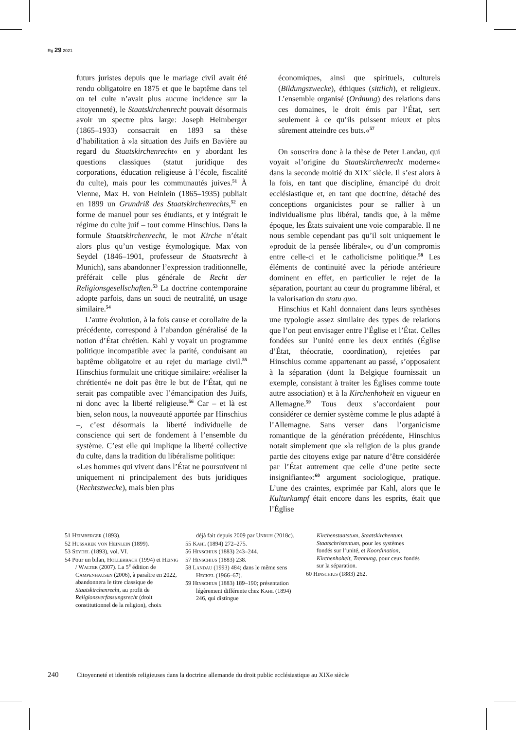Rg 29 2021
futurs juristes depuis que le mariage civil avait été rendu obligatoire en 1875 et que le baptême dans tel ou tel culte n’avait plus aucune incidence sur la citoyenneté), le Staatskirchenrecht pouvait désormais avoir un spectre plus large: Joseph Heimberger (1865–1933) consacrait en 1893 sa thèse d’habilitation à »la situation des Juifs en Bavière au regard du Staatskirchenrecht« en y abordant les questions classiques (statut juridique des corporations, éducation religieuse à l’école, fiscalité du culte), mais pour les communautés juives.<sup>51</sup> À Vienne, Max H. von Heinlein (1865–1935) publiait en 1899 un Grundriß des Staatskirchenrechts,<sup>52</sup> en forme de manuel pour ses étudiants, et y intégrait le régime du culte juif – tout comme Hinschius. Dans la formule Staatskirchenrecht, le mot Kirche n’était alors plus qu’un vestige étymologique. Max von Seydel (1846–1901, professeur de Staatsrecht à Munich), sans abandonner l’expression traditionnelle, préférait celle plus générale de Recht der Religionsgesellschaften.<sup>53</sup> La doctrine contemporaine adopte parfois, dans un souci de neutralité, un usage similaire.<sup>54</sup>
L’autre évolution, à la fois cause et corollaire de la précédente, correspond à l’abandon généralisé de la notion d’État chrétien. Kahl y voyait un programme politique incompatible avec la parité, conduisant au baptême obligatoire et au rejet du mariage civil.<sup>55</sup> Hinschius formulait une critique similaire: »réaliser la chrétienté« ne doit pas être le but de l’État, qui ne serait pas compatible avec l’émancipation des Juifs, ni donc avec la liberté religieuse.<sup>56</sup> Car – et là est bien, selon nous, la nouveauté apportée par Hinschius –, c’est désormais la liberté individuelle de conscience qui sert de fondement à l’ensemble du système. C’est elle qui implique la liberté collective du culte, dans la tradition du libéralisme politique:
»Les hommes qui vivent dans l’État ne poursuivent ni uniquement ni principalement des buts juridiques (Rechtszwecke), mais bien plus
économiques, ainsi que spirituels, culturels (Bildungszwecke), éthiques (sittlich), et religieux. L’ensemble organisé (Ordnung) des relations dans ces domaines, le droit émis par l’État, sert seulement à ce qu’ils puissent mieux et plus sûrement atteindre ces buts.«<sup>57</sup>
On souscrira donc à la thèse de Peter Landau, qui voyait »l’origine du Staatskirchenrecht moderne« dans la seconde moitié du XIX<sup>e</sup> siècle. Il s’est alors à la fois, en tant que discipline, émancipé du droit ecclésiastique et, en tant que doctrine, détaché des conceptions organicistes pour se rallier à un individualisme plus libéral, tandis que, à la même époque, les États suivaient une voie comparable. Il ne nous semble cependant pas qu’il soit uniquement le »produit de la pensée libérale«, ou d’un compromis entre celle-ci et le catholicisme politique.<sup>58</sup> Les éléments de continuité avec la période antérieure dominent en effet, en particulier le rejet de la séparation, pourtant au cœur du programme libéral, et la valorisation du statu quo.
Hinschius et Kahl donnaient dans leurs synthèses une typologie assez similaire des types de relations que l’on peut envisager entre l’Église et l’État. Celles fondées sur l’unité entre les deux entités (Église d’État, théocratie, coordination), rejetées par Hinschius comme appartenant au passé, s’opposaient à la séparation (dont la Belgique fournissait un exemple, consistant à traiter les Églises comme toute autre association) et à la Kirchenhoheit en vigueur en Allemagne.<sup>59</sup> Tous deux s’accordaient pour considérer ce dernier système comme le plus adapté à l’Allemagne. Sans verser dans l’organicisme romantique de la génération précédente, Hinschius notait simplement que »la religion de la plus grande partie des citoyens exige par nature d’être considérée par l’État autrement que celle d’une petite secte insignifiante«:<sup>60</sup> argument sociologique, pratique. L’une des craintes, exprimée par Kahl, alors que le Kulturkampf était encore dans les esprits, était que l’Église
51 Heimberger (1893).
52 Hussarek von Heinlein (1899).
53 Seydel (1893), vol. VI.
54 Pour un bilan, Hollerbach (1994) et Heinig / Walter (2007). La 5<sup>e</sup> édition de Campenhausen (2006), à paraître en 2022, abandonnera le titre classique de Staatskirchenrecht, au profit de Religionsverfassungsrecht (droit constitutionnel de la religion), choix
déjà fait depuis 2009 par Unruh (2018c).
55 Kahl (1894) 272–275.
56 Hinschius (1883) 243–244.
57 Hinschius (1883) 238.
58 Landau (1993) 484; dans le même sens Heckel (1966–67).
59 Hinschius (1883) 189–190; présentation légèrement différente chez Kahl (1894) 246, qui distingue
Kirchenstaatstum, Staatskirchentum, Staatschristentum, pour les systèmes fondés sur l’unité, et Koordination, Kirchenhoheit, Trennung, pour ceux fondés sur la séparation.
60 Hinschius (1883) 262.
240 Citoyenneté et identités religieuses dans la doctrine allemande du droit public ecclésiastique au XIXe siècle